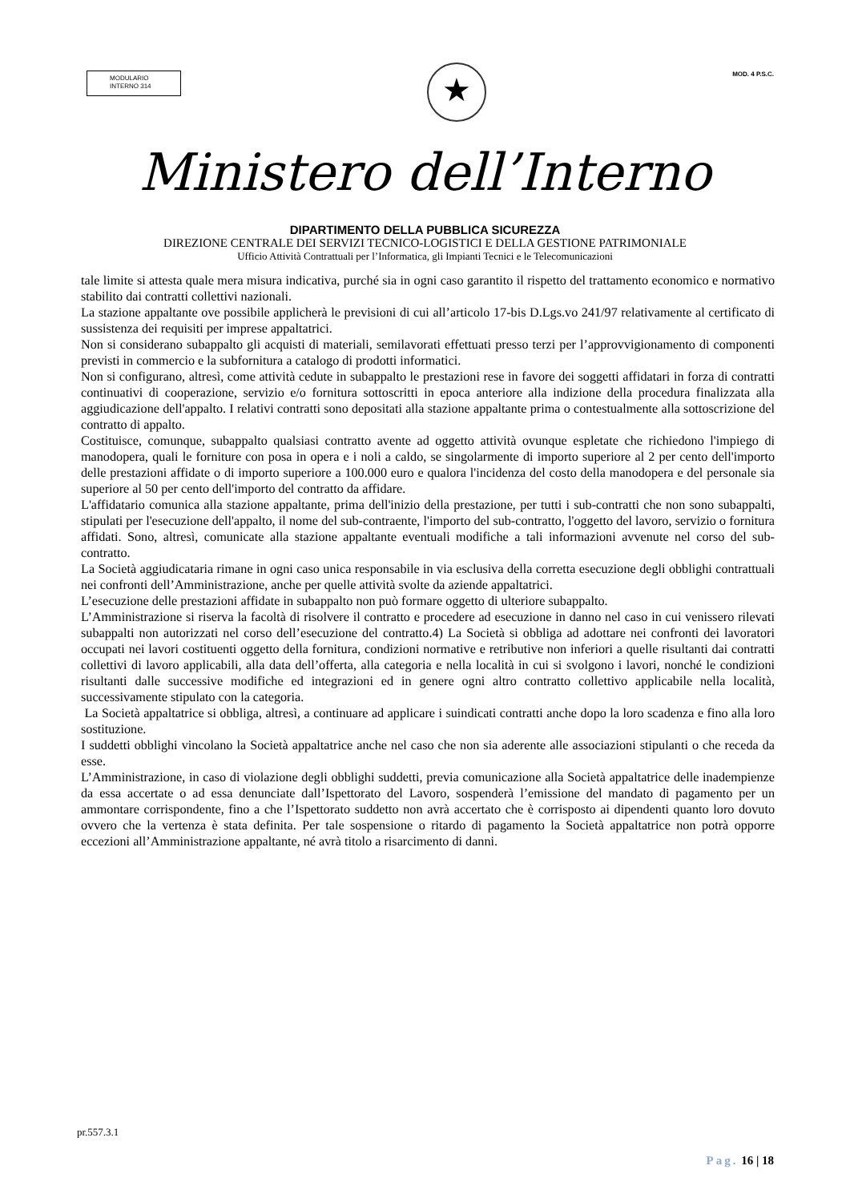MODULARIO
INTERNO 314
★
MOD. 4 P.S.C.
Ministero dell’Interno
DIPARTIMENTO DELLA PUBBLICA SICUREZZA
DIREZIONE CENTRALE DEI SERVIZI TECNICO-LOGISTICI E DELLA GESTIONE PATRIMONIALE
Ufficio Attività Contrattuali per l’Informatica, gli Impianti Tecnici e le Telecomunicazioni
tale limite si attesta quale mera misura indicativa, purché sia in ogni caso garantito il rispetto del trattamento economico e normativo stabilito dai contratti collettivi nazionali.
La stazione appaltante ove possibile applicherà le previsioni di cui all’articolo 17-bis D.Lgs.vo 241/97 relativamente al certificato di sussistenza dei requisiti per imprese appaltatrici.
Non si considerano subappalto gli acquisti di materiali, semilavorati effettuati presso terzi per l’approvvigionamento di componenti previsti in commercio e la subfornitura a catalogo di prodotti informatici.
Non si configurano, altresì, come attività cedute in subappalto le prestazioni rese in favore dei soggetti affidatari in forza di contratti continuativi di cooperazione, servizio e/o fornitura sottoscritti in epoca anteriore alla indizione della procedura finalizzata alla aggiudicazione dell'appalto. I relativi contratti sono depositati alla stazione appaltante prima o contestualmente alla sottoscrizione del contratto di appalto.
Costituisce, comunque, subappalto qualsiasi contratto avente ad oggetto attività ovunque espletate che richiedono l'impiego di manodopera, quali le forniture con posa in opera e i noli a caldo, se singolarmente di importo superiore al 2 per cento dell'importo delle prestazioni affidate o di importo superiore a 100.000 euro e qualora l'incidenza del costo della manodopera e del personale sia superiore al 50 per cento dell'importo del contratto da affidare.
L'affidatario comunica alla stazione appaltante, prima dell'inizio della prestazione, per tutti i sub-contratti che non sono subappalti, stipulati per l'esecuzione dell'appalto, il nome del sub-contraente, l'importo del sub-contratto, l'oggetto del lavoro, servizio o fornitura affidati. Sono, altresì, comunicate alla stazione appaltante eventuali modifiche a tali informazioni avvenute nel corso del sub-contratto.
La Società aggiudicataria rimane in ogni caso unica responsabile in via esclusiva della corretta esecuzione degli obblighi contrattuali nei confronti dell’Amministrazione, anche per quelle attività svolte da aziende appaltatrici.
L’esecuzione delle prestazioni affidate in subappalto non può formare oggetto di ulteriore subappalto.
L’Amministrazione si riserva la facoltà di risolvere il contratto e procedere ad esecuzione in danno nel caso in cui venissero rilevati subappalti non autorizzati nel corso dell’esecuzione del contratto.4) La Società si obbliga ad adottare nei confronti dei lavoratori occupati nei lavori costituenti oggetto della fornitura, condizioni normative e retributive non inferiori a quelle risultanti dai contratti collettivi di lavoro applicabili, alla data dell’offerta, alla categoria e nella località in cui si svolgono i lavori, nonché le condizioni risultanti dalle successive modifiche ed integrazioni ed in genere ogni altro contratto collettivo applicabile nella località, successivamente stipulato con la categoria.
La Società appaltatrice si obbliga, altresì, a continuare ad applicare i suindicati contratti anche dopo la loro scadenza e fino alla loro sostituzione.
I suddetti obblighi vincolano la Società appaltatrice anche nel caso che non sia aderente alle associazioni stipulanti o che receda da esse.
L’Amministrazione, in caso di violazione degli obblighi suddetti, previa comunicazione alla Società appaltatrice delle inadempienze da essa accertate o ad essa denunciate dall’Ispettorato del Lavoro, sospenderà l’emissione del mandato di pagamento per un ammontare corrispondente, fino a che l’Ispettorato suddetto non avrà accertato che è corrisposto ai dipendenti quanto loro dovuto ovvero che la vertenza è stata definita. Per tale sospensione o ritardo di pagamento la Società appaltatrice non potrà opporre eccezioni all’Amministrazione appaltante, né avrà titolo a risarcimento di danni.
pr.557.3.1
Pag. 16 | 18